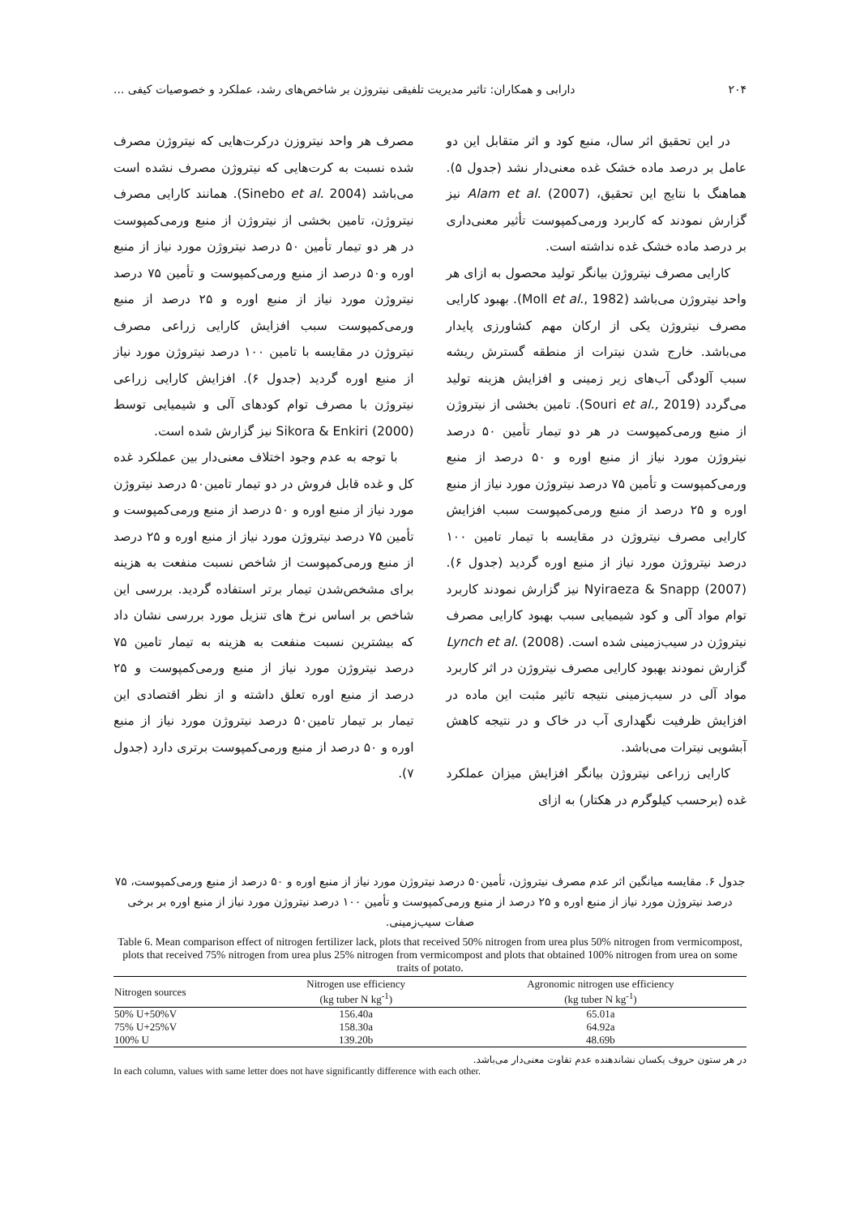۲۰۴ دارابی و همکاران: تاثیر مدیریت تلفیقی نیتروژن بر شاخص‌های رشد، عملکرد و خصوصیات کیفی ...
در این تحقیق اثر سال، منبع کود و اثر متقابل این دو عامل بر درصد ماده خشک غده معنی‌دار نشد (جدول ۵). هماهنگ با نتایج این تحقیق، Alam et al. (2007) نیز گزارش نمودند که کاربرد ورمی‌کمپوست تأثیر معنی‌داری بر درصد ماده خشک غده نداشته است.
کارایی مصرف نیتروژن بیانگر تولید محصول به ازای هر واحد نیتروژن می‌باشد (Moll et al., 1982). بهبود کارایی مصرف نیتروژن یکی از ارکان مهم کشاورزی پایدار می‌باشد. خارج شدن نیترات از منطقه گسترش ریشه سبب آلودگی آب‌های زیر زمینی و افزایش هزینه تولید می‌گردد (Souri et al., 2019). تامین بخشی از نیتروژن از منبع ورمی‌کمپوست در هر دو تیمار تأمین ۵۰ درصد نیتروژن مورد نیاز از منبع اوره و ۵۰ درصد از منبع ورمی‌کمپوست و تأمین ۷۵ درصد نیتروژن مورد نیاز از منبع اوره و ۲۵ درصد از منبع ورمی‌کمپوست سبب افزایش کارایی مصرف نیتروژن در مقایسه با تیمار تامین ۱۰۰ درصد نیتروژن مورد نیاز از منبع اوره گردید (جدول ۶). Nyiraeza & Snapp (2007) نیز گزارش نمودند کاربرد توام مواد آلی و کود شیمیایی سبب بهبود کارایی مصرف نیتروژن در سیب‌زمینی شده است. Lynch et al. (2008) گزارش نمودند بهبود کارایی مصرف نیتروژن در اثر کاربرد مواد آلی در سیب‌زمینی نتیجه تاثیر مثبت این ماده در افزایش ظرفیت نگهداری آب در خاک و در نتیجه کاهش آبشویی نیترات می‌باشد.
کارایی زراعی نیتروژن بیانگر افزایش میزان عملکرد غده (برحسب کیلوگرم در هکتار) به ازای
مصرف هر واحد نیتروزن درکرت‌هایی که نیتروژن مصرف شده نسبت به کرت‌هایی که نیتروژن مصرف نشده است می‌باشد (Sinebo et al. 2004). همانند کارایی مصرف نیتروژن، تامین بخشی از نیتروژن از منبع ورمی‌کمپوست در هر دو تیمار تأمین ۵۰ درصد نیتروژن مورد نیاز از منبع اوره و۵۰ درصد از منبع ورمی‌کمپوست و تأمین ۷۵ درصد نیتروژن مورد نیاز از منبع اوره و ۲۵ درصد از منبع ورمی‌کمپوست سبب افزایش کارایی زراعی مصرف نیتروژن در مقایسه با تامین ۱۰۰ درصد نیتروژن مورد نیاز از منبع اوره گردید (جدول ۶). افزایش کارایی زراعی نیتروژن با مصرف توام کودهای آلی و شیمیایی توسط Sikora & Enkiri (2000) نیز گزارش شده است.
با توجه به عدم وجود اختلاف معنی‌دار بین عملکرد غده کل و غده قابل فروش در دو تیمار تامین۵۰ درصد نیتروژن مورد نیاز از منبع اوره و ۵۰ درصد از منبع ورمی‌کمپوست و تأمین ۷۵ درصد نیتروژن مورد نیاز از منبع اوره و ۲۵ درصد از منبع ورمی‌کمپوست از شاخص نسبت منفعت به هزینه برای مشخص‌شدن تیمار برتر استفاده گردید. بررسی این شاخص بر اساس نرخ های تنزیل مورد بررسی نشان داد که بیشترین نسبت منفعت به هزینه به تیمار تامین ۷۵ درصد نیتروژن مورد نیاز از منبع ورمی‌کمپوست و ۲۵ درصد از منبع اوره تعلق داشته و از نظر اقتصادی این تیمار بر تیمار تامین۵۰ درصد نیتروژن مورد نیاز از منبع اوره و ۵۰ درصد از منبع ورمی‌کمپوست برتری دارد (جدول ۷).
جدول ۶. مقایسه میانگین اثر عدم مصرف نیتروژن، تأمین۵۰ درصد نیتروژن مورد نیاز از منبع اوره و ۵۰ درصد از منبع ورمی‌کمپوست، ۷۵ درصد نیتروژن مورد نیاز از منبع اوره و ۲۵ درصد از منبع ورمی‌کمپوست و تأمین ۱۰۰ درصد نیتروژن مورد نیاز از منبع اوره بر برخی صفات سیب‌زمینی.
Table 6. Mean comparison effect of nitrogen fertilizer lack, plots that received 50% nitrogen from urea plus 50% nitrogen from vermicompost, plots that received 75% nitrogen from urea plus 25% nitrogen from vermicompost and plots that obtained 100% nitrogen from urea on some traits of potato.
| Nitrogen sources | Nitrogen use efficiency (kg tuber N kg<sup>-1</sup>) | Agronomic nitrogen use efficiency (kg tuber N kg<sup>-1</sup>) |
| --- | --- | --- |
| 50% U+50%V | 156.40a | 65.01a |
| 75% U+25%V | 158.30a | 64.92a |
| 100% U | 139.20b | 48.69b |
در هر ستون حروف یکسان نشاندهنده عدم تفاوت معنی‌دار می‌باشد.
In each column, values with same letter does not have significantly difference with each other.